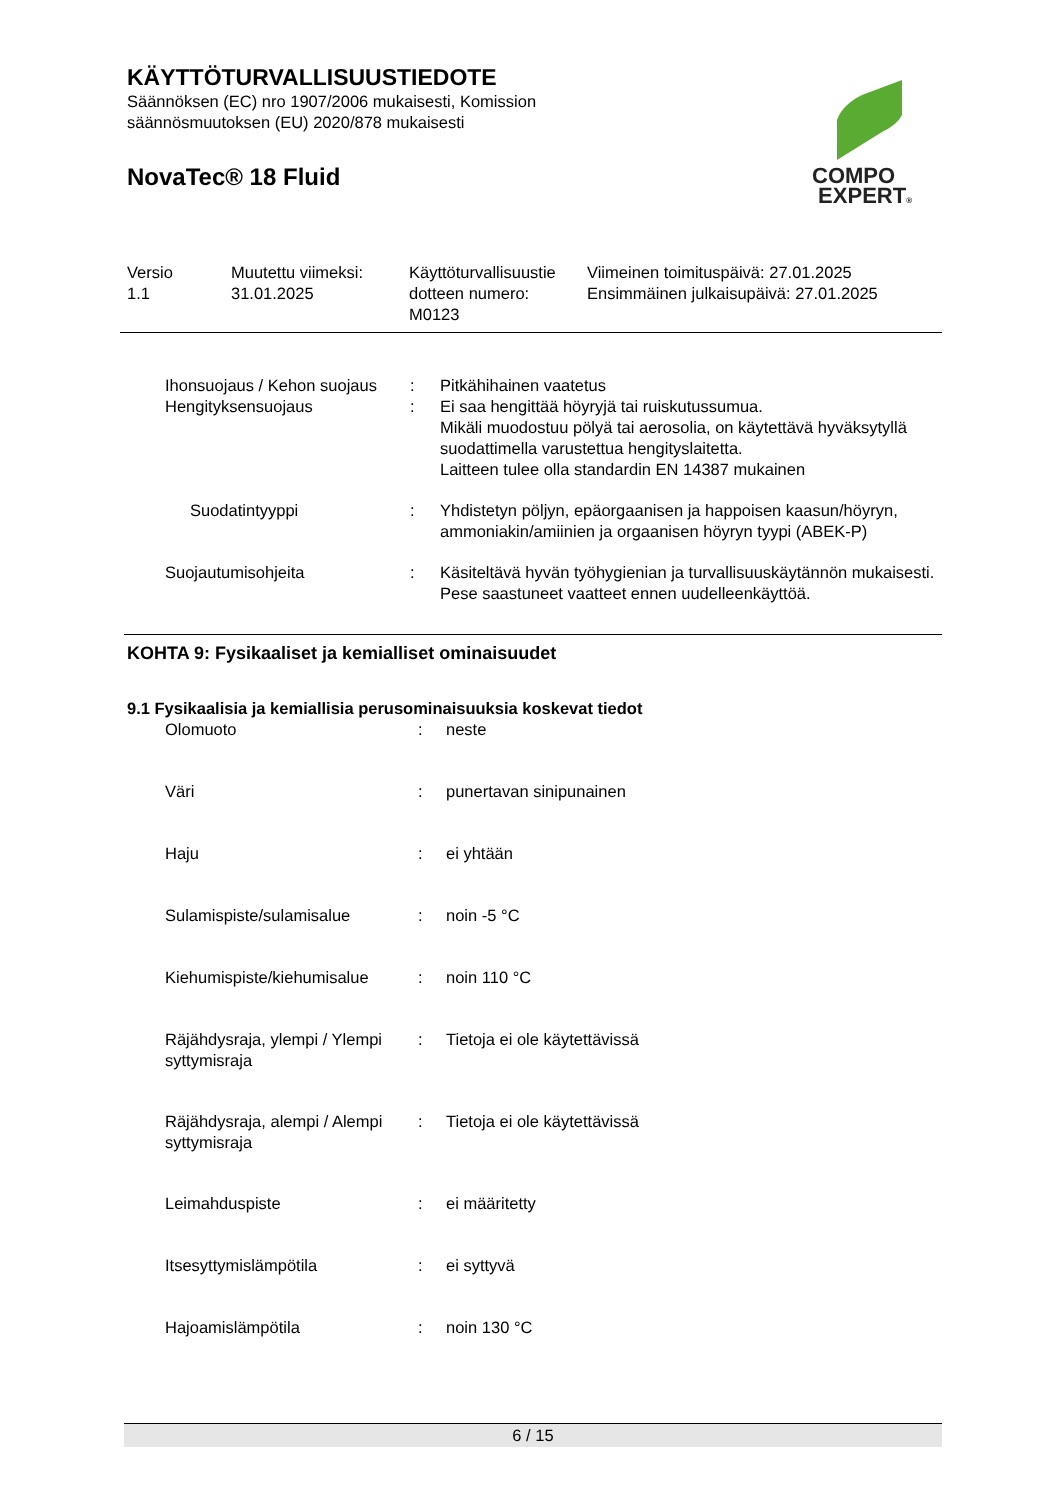KÄYTTÖTURVALLISUUSTIEDOTE
Säännöksen (EC) nro 1907/2006 mukaisesti, Komission
säännösmuutoksen (EU) 2020/878 mukaisesti
NovaTec® 18 Fluid
COMPO
EXPERT®
| Versio 1.1 | Muutettu viimeksi: 31.01.2025 | Käyttöturvallisuustie dotteen numero: M0123 | Viimeinen toimituspäivä: 27.01.2025 Ensimmäinen julkaisupäivä: 27.01.2025 |
| Ihonsuojaus / Kehon suojaus | : | Pitkähihainen vaatetus |
| Hengityksensuojaus | : | Ei saa hengittää höyryjä tai ruiskutussumua. Mikäli muodostuu pölyä tai aerosolia, on käytettävä hyväksytyllä suodattimella varustettua hengityslaitetta. Laitteen tulee olla standardin EN 14387 mukainen |
| Suodatintyyppi | : | Yhdistetyn pöljyn, epäorgaanisen ja happoisen kaasun/höyryn, ammoniakin/amiinien ja orgaanisen höyryn tyypi (ABEK-P) |
| Suojautumisohjeita | : | Käsiteltävä hyvän työhygienian ja turvallisuuskäytännön mukaisesti. Pese saastuneet vaatteet ennen uudelleenkäyttöä. |
KOHTA 9: Fysikaaliset ja kemialliset ominaisuudet
9.1 Fysikaalisia ja kemiallisia perusominaisuuksia koskevat tiedot
| Olomuoto | : | neste |
| Väri | : | punertavan sinipunainen |
| Haju | : | ei yhtään |
| Sulamispiste/sulamisalue | : | noin -5 °C |
| Kiehumispiste/kiehumisalue | : | noin 110 °C |
| Räjähdysraja, ylempi / Ylempi syttymisraja | : | Tietoja ei ole käytettävissä |
| Räjähdysraja, alempi / Alempi syttymisraja | : | Tietoja ei ole käytettävissä |
| Leimahduspiste | : | ei määritetty |
| Itsesyttymislämpötila | : | ei syttyvä |
| Hajoamislämpötila | : | noin 130 °C |
6 / 15